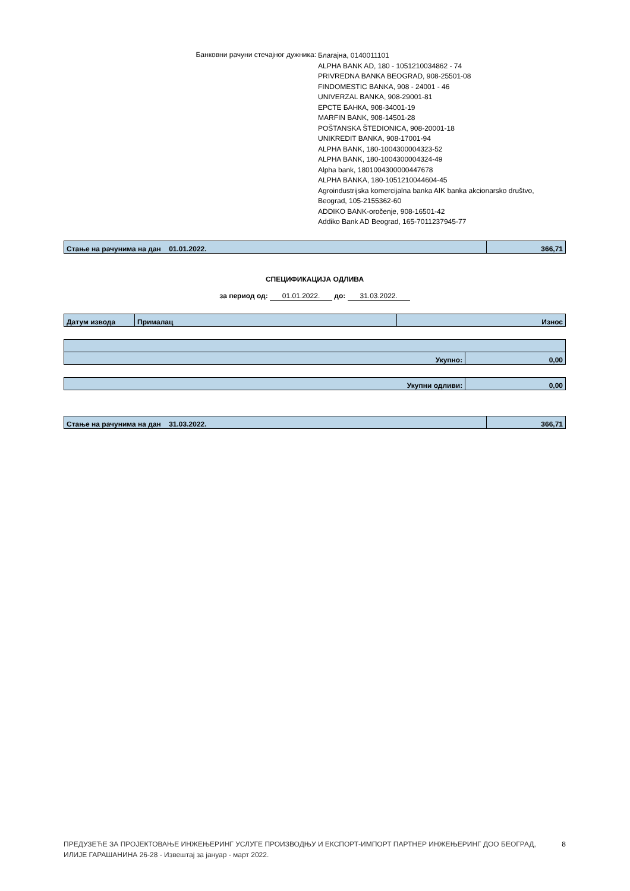Банковни рачуни стечајног дужника:
Благајна, 0140011101
ALPHA BANK AD, 180 - 1051210034862 - 74
PRIVREDNA BANKA BEOGRAD, 908-25501-08
FINDOMESTIC BANKA, 908 - 24001 - 46
UNIVERZAL BANKA, 908-29001-81
ЕРСТЕ БАНКА, 908-34001-19
MARFIN BANK, 908-14501-28
POŠTANSKA ŠTEDIONICA, 908-20001-18
UNIKREDIT BANKA, 908-17001-94
ALPHA BANK, 180-1004300004323-52
ALPHA BANK, 180-1004300004324-49
Alpha bank, 1801004300000447678
ALPHA BANKA, 180-1051210044604-45
Agroindustrijska komercijalna banka AIK banka akcionarsko društvo,
Beograd, 105-2155362-60
ADDIKO BANK-oročenje, 908-16501-42
Addiko Bank AD Beograd, 165-7011237945-77
| Стање на рачунима на дан 01.01.2022. | 366,71 |
СПЕЦИФИКАЦИЈА ОДЛИВА
за период од: 01.01.2022. до: 31.03.2022.
| Датум извода | Прималац | Износ |
| Укупно: | 0,00 |
| Укупни одливи: | 0,00 |
| Стање на рачунима на дан 31.03.2022. | 366,71 |
ПРЕДУЗЕЋЕ ЗА ПРОЈЕКТОВАЊЕ ИНЖЕЊЕРИНГ УСЛУГЕ ПРОИЗВОДЊУ И ЕКСПОРТ-ИМПОРТ ПАРТНЕР ИНЖЕЊЕРИНГ ДОО БЕОГРАД,
ИЛИЈЕ ГАРАШАНИНА 26-28 - Извештај за јануар - март 2022.
8